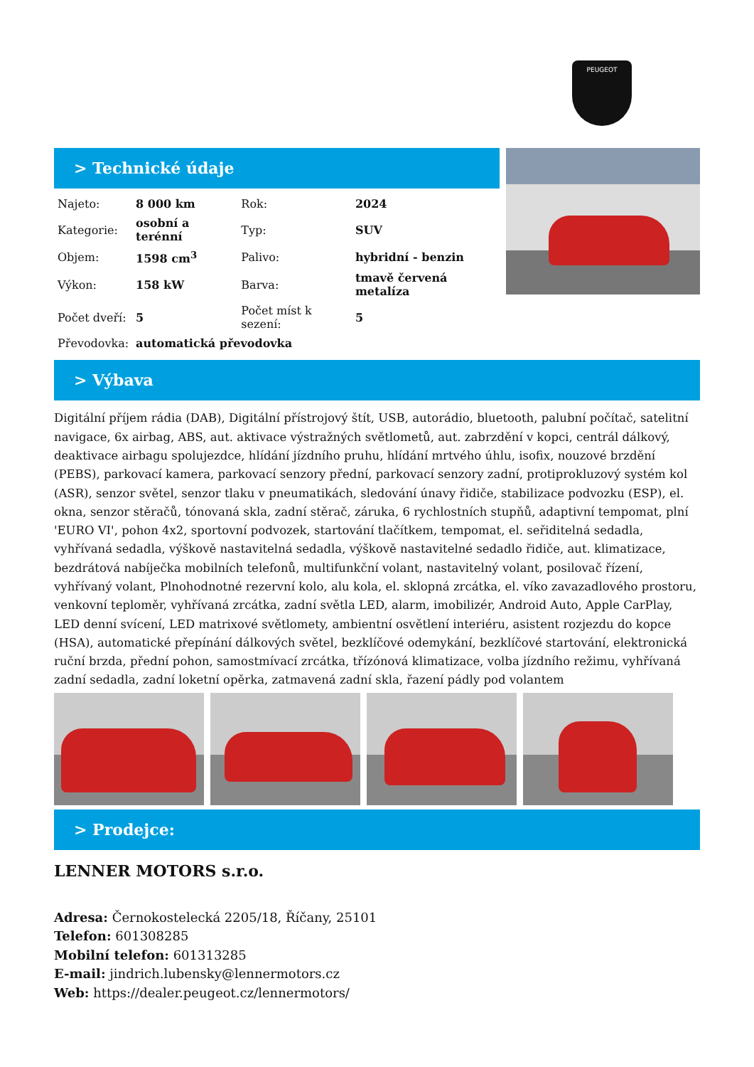PEUGEOT
> Technické údaje
| Najeto: | 8 000 km | Rok: | 2024 |
| Kategorie: | osobní a terénní | Typ: | SUV |
| Objem: | 1598 cm<sup>3</sup> | Palivo: | hybridní - benzin |
| Výkon: | 158 kW | Barva: | tmavě červená metalíza |
| Počet dveří: | 5 | Počet míst k sezení: | 5 |
| Převodovka: | automatická převodovka | | |
> Výbava
Digitální příjem rádia (DAB), Digitální přístrojový štít, USB, autorádio, bluetooth, palubní počítač, satelitní navigace, 6x airbag, ABS, aut. aktivace výstražných světlometů, aut. zabrzdění v kopci, centrál dálkový, deaktivace airbagu spolujezdce, hlídání jízdního pruhu, hlídání mrtvého úhlu, isofix, nouzové brzdění (PEBS), parkovací kamera, parkovací senzory přední, parkovací senzory zadní, protiprokluzový systém kol (ASR), senzor světel, senzor tlaku v pneumatikách, sledování únavy řidiče, stabilizace podvozku (ESP), el. okna, senzor stěračů, tónovaná skla, zadní stěrač, záruka, 6 rychlostních stupňů, adaptivní tempomat, plní 'EURO VI', pohon 4x2, sportovní podvozek, startování tlačítkem, tempomat, el. seřiditelná sedadla, vyhřívaná sedadla, výškově nastavitelná sedadla, výškově nastavitelné sedadlo řidiče, aut. klimatizace, bezdrátová nabíječka mobilních telefonů, multifunkční volant, nastavitelný volant, posilovač řízení, vyhřívaný volant, Plnohodnotné rezervní kolo, alu kola, el. sklopná zrcátka, el. víko zavazadlového prostoru, venkovní teploměr, vyhřívaná zrcátka, zadní světla LED, alarm, imobilizér, Android Auto, Apple CarPlay, LED denní svícení, LED matrixové světlomety, ambientní osvětlení interiéru, asistent rozjezdu do kopce (HSA), automatické přepínání dálkových světel, bezklíčové odemykání, bezklíčové startování, elektronická ruční brzda, přední pohon, samostmívací zrcátka, třízónová klimatizace, volba jízdního režimu, vyhřívaná zadní sedadla, zadní loketní opěrka, zatmavená zadní skla, řazení pádly pod volantem
> Prodejce:
LENNER MOTORS s.r.o.
Adresa: Černokostelecká 2205/18, Říčany, 25101
Telefon: 601308285
Mobilní telefon: 601313285
E-mail: jindrich.lubensky@lennermotors.cz
Web: https://dealer.peugeot.cz/lennermotors/